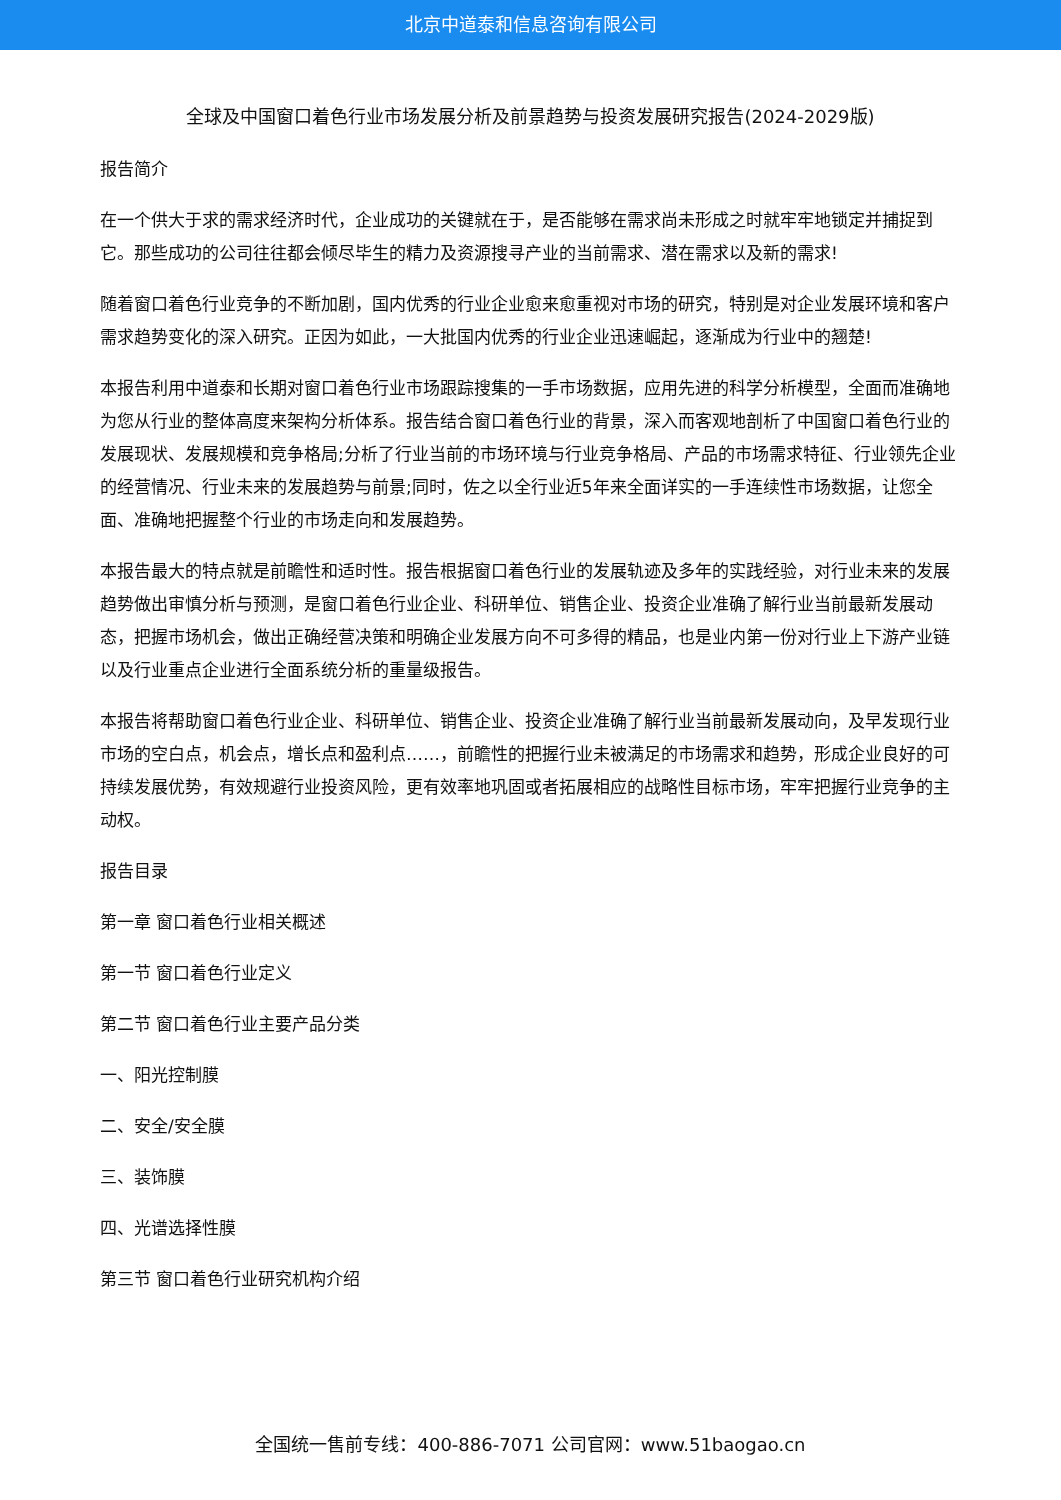北京中道泰和信息咨询有限公司
全球及中国窗口着色行业市场发展分析及前景趋势与投资发展研究报告(2024-2029版)
报告简介
在一个供大于求的需求经济时代，企业成功的关键就在于，是否能够在需求尚未形成之时就牢牢地锁定并捕捉到它。那些成功的公司往往都会倾尽毕生的精力及资源搜寻产业的当前需求、潜在需求以及新的需求!
随着窗口着色行业竞争的不断加剧，国内优秀的行业企业愈来愈重视对市场的研究，特别是对企业发展环境和客户需求趋势变化的深入研究。正因为如此，一大批国内优秀的行业企业迅速崛起，逐渐成为行业中的翘楚!
本报告利用中道泰和长期对窗口着色行业市场跟踪搜集的一手市场数据，应用先进的科学分析模型，全面而准确地为您从行业的整体高度来架构分析体系。报告结合窗口着色行业的背景，深入而客观地剖析了中国窗口着色行业的发展现状、发展规模和竞争格局;分析了行业当前的市场环境与行业竞争格局、产品的市场需求特征、行业领先企业的经营情况、行业未来的发展趋势与前景;同时，佐之以全行业近5年来全面详实的一手连续性市场数据，让您全面、准确地把握整个行业的市场走向和发展趋势。
本报告最大的特点就是前瞻性和适时性。报告根据窗口着色行业的发展轨迹及多年的实践经验，对行业未来的发展趋势做出审慎分析与预测，是窗口着色行业企业、科研单位、销售企业、投资企业准确了解行业当前最新发展动态，把握市场机会，做出正确经营决策和明确企业发展方向不可多得的精品，也是业内第一份对行业上下游产业链以及行业重点企业进行全面系统分析的重量级报告。
本报告将帮助窗口着色行业企业、科研单位、销售企业、投资企业准确了解行业当前最新发展动向，及早发现行业市场的空白点，机会点，增长点和盈利点……，前瞻性的把握行业未被满足的市场需求和趋势，形成企业良好的可持续发展优势，有效规避行业投资风险，更有效率地巩固或者拓展相应的战略性目标市场，牢牢把握行业竞争的主动权。
报告目录
第一章 窗口着色行业相关概述
第一节 窗口着色行业定义
第二节 窗口着色行业主要产品分类
一、阳光控制膜
二、安全/安全膜
三、装饰膜
四、光谱选择性膜
第三节 窗口着色行业研究机构介绍
全国统一售前专线：400-886-7071 公司官网：www.51baogao.cn